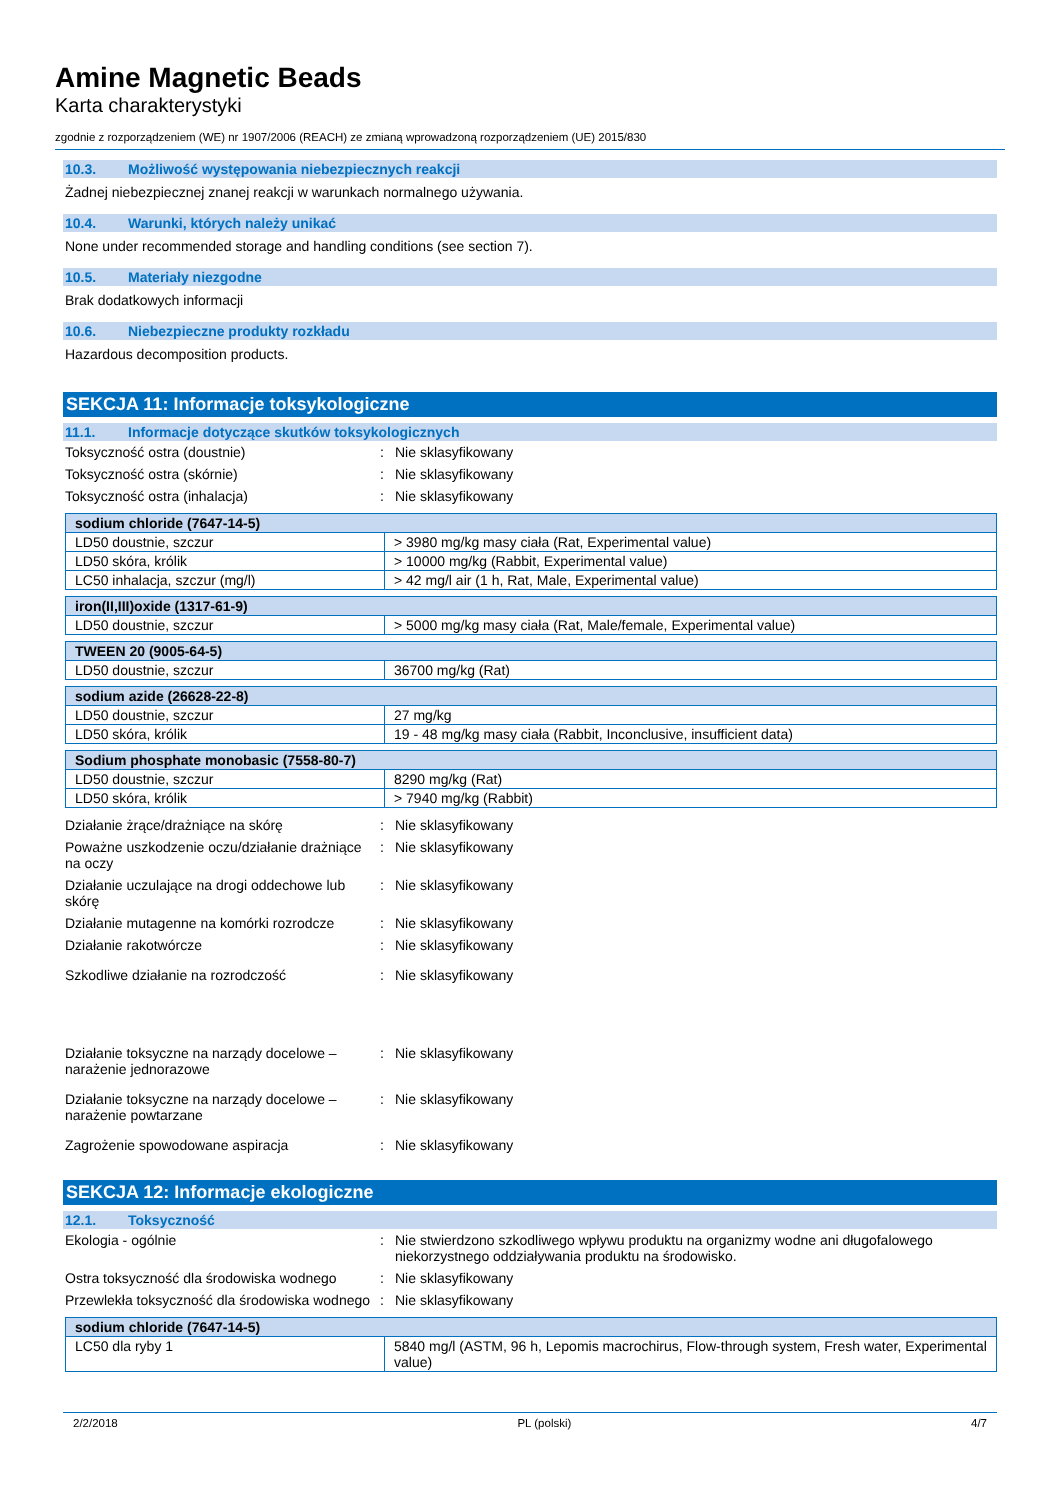Amine Magnetic Beads
Karta charakterystyki
zgodnie z rozporządzeniem (WE) nr 1907/2006 (REACH) ze zmianą wprowadzoną rozporządzeniem (UE) 2015/830
10.3. Możliwość występowania niebezpiecznych reakcji
Żadnej niebezpiecznej znanej reakcji w warunkach normalnego używania.
10.4. Warunki, których należy unikać
None under recommended storage and handling conditions (see section 7).
10.5. Materiały niezgodne
Brak dodatkowych informacji
10.6. Niebezpieczne produkty rozkładu
Hazardous decomposition products.
SEKCJA 11: Informacje toksykologiczne
11.1. Informacje dotyczące skutków toksykologicznych
Toksyczność ostra (doustnie) : Nie sklasyfikowany
Toksyczność ostra (skórnie) : Nie sklasyfikowany
Toksyczność ostra (inhalacja) : Nie sklasyfikowany
| sodium chloride (7647-14-5) | |
| --- | --- |
| LD50 doustnie, szczur | > 3980 mg/kg masy ciała (Rat, Experimental value) |
| LD50 skóra, królik | > 10000 mg/kg (Rabbit, Experimental value) |
| LC50 inhalacja, szczur (mg/l) | > 42 mg/l air (1 h, Rat, Male, Experimental value) |
| iron(II,III)oxide (1317-61-9) | |
| --- | --- |
| LD50 doustnie, szczur | > 5000 mg/kg masy ciała (Rat, Male/female, Experimental value) |
| TWEEN 20 (9005-64-5) | |
| --- | --- |
| LD50 doustnie, szczur | 36700 mg/kg (Rat) |
| sodium azide (26628-22-8) | |
| --- | --- |
| LD50 doustnie, szczur | 27 mg/kg |
| LD50 skóra, królik | 19 - 48 mg/kg masy ciała (Rabbit, Inconclusive, insufficient data) |
| Sodium phosphate monobasic (7558-80-7) | |
| --- | --- |
| LD50 doustnie, szczur | 8290 mg/kg (Rat) |
| LD50 skóra, królik | > 7940 mg/kg (Rabbit) |
Działanie żrące/drażniące na skórę : Nie sklasyfikowany
Poważne uszkodzenie oczu/działanie drażniące na oczy
: Nie sklasyfikowany
Działanie uczulające na drogi oddechowe lub skórę
: Nie sklasyfikowany
Działanie mutagenne na komórki rozrodcze
: Nie sklasyfikowany
Działanie rakotwórcze : Nie sklasyfikowany
Szkodliwe działanie na rozrodczość : Nie sklasyfikowany
Działanie toksyczne na narządy docelowe – narażenie jednorazowe
: Nie sklasyfikowany
Działanie toksyczne na narządy docelowe – narażenie powtarzane
: Nie sklasyfikowany
Zagrożenie spowodowane aspiracja : Nie sklasyfikowany
SEKCJA 12: Informacje ekologiczne
12.1. Toksyczność
Ekologia - ogólnie : Nie stwierdzono szkodliwego wpływu produktu na organizmy wodne ani długofalowego niekorzystnego oddziaływania produktu na środowisko.
Ostra toksyczność dla środowiska wodnego
: Nie sklasyfikowany
Przewlekła toksyczność dla środowiska wodnego
: Nie sklasyfikowany
| sodium chloride (7647-14-5) | |
| --- | --- |
| LC50 dla ryby 1 | 5840 mg/l (ASTM, 96 h, Lepomis macrochirus, Flow-through system, Fresh water, Experimental value) |
2/2/2018 PL (polski) 4/7